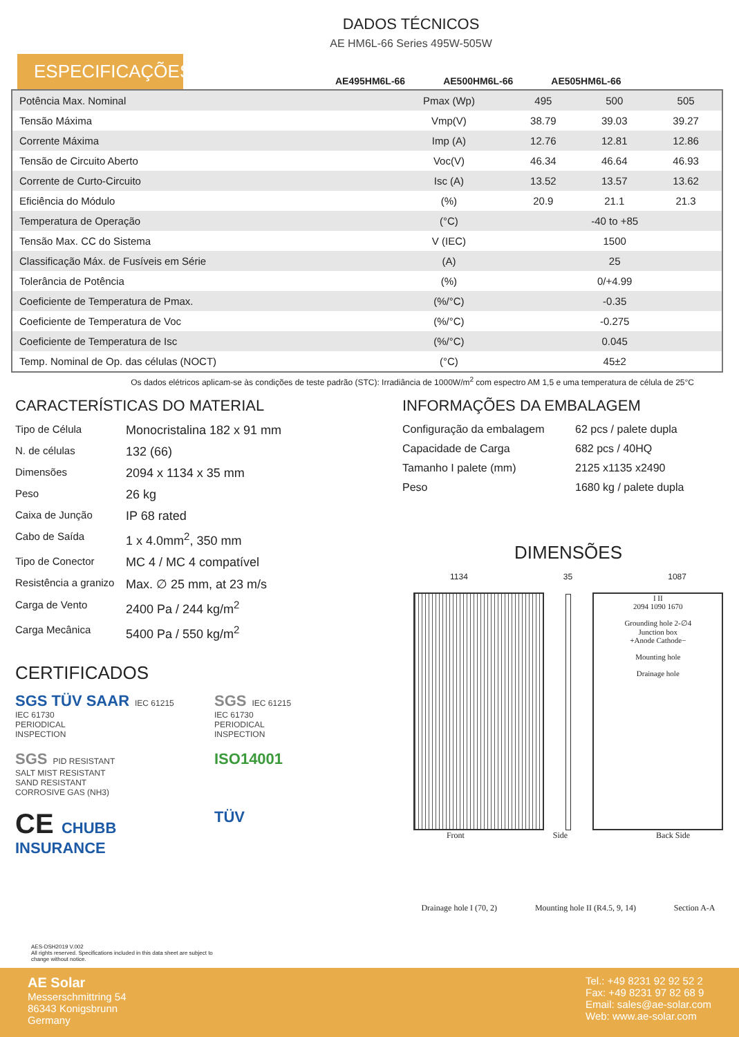DADOS TÉCNICOS
AE HM6L-66 Series 495W-505W
ESPECIFICAÇÕES
AE495HM6L-66 AE500HM6L-66 AE505HM6L-66
| Potência Max. Nominal | Pmax (Wp) | 495 | 500 | 505 |
| Tensão Máxima | Vmp(V) | 38.79 | 39.03 | 39.27 |
| Corrente Máxima | Imp (A) | 12.76 | 12.81 | 12.86 |
| Tensão de Circuito Aberto | Voc(V) | 46.34 | 46.64 | 46.93 |
| Corrente de Curto-Circuito | Isc (A) | 13.52 | 13.57 | 13.62 |
| Eficiência do Módulo | (%) | 20.9 | 21.1 | 21.3 |
| Temperatura de Operação | (°C) | -40 to +85 | | |
| Tensão Max. CC do Sistema | V (IEC) | 1500 | | |
| Classificação Máx. de Fusíveis em Série | (A) | 25 | | |
| Tolerância de Potência | (%) | 0/+4.99 | | |
| Coeficiente de Temperatura de Pmax. | (%/°C) | -0.35 | | |
| Coeficiente de Temperatura de Voc | (%/°C) | -0.275 | | |
| Coeficiente de Temperatura de Isc | (%/°C) | 0.045 | | |
| Temp. Nominal de Op. das células (NOCT) | (°C) | 45±2 | | |
Os dados elétricos aplicam-se às condições de teste padrão (STC): Irradiância de 1000W/m<sup>2</sup> com espectro AM 1,5 e uma temperatura de célula de 25°C
CARACTERÍSTICAS DO MATERIAL
Tipo de Célula Monocristalina 182 x 91 mm N. de células 132 (66) Dimensões 2094 x 1134 x 35 mm Peso 26 kg Caixa de Junção IP 68 rated Cabo de Saída 1 x 4.0mm<sup>2</sup>, 350 mm Tipo de Conector MC 4 / MC 4 compatível Resistência a granizo Max. ∅ 25 mm, at 23 m/s Carga de Vento 2400 Pa / 244 kg/m<sup>2</sup> Carga Mecânica 5400 Pa / 550 kg/m<sup>2</sup>
CERTIFICADOS
SGS TÜV SAAR IEC 61215
IEC 61730
PERIODICAL
INSPECTION
SGS IEC 61215
IEC 61730
PERIODICAL
INSPECTION
SGS PID RESISTANT
SALT MIST RESISTANT
SAND RESISTANT
CORROSIVE GAS (NH3)
ISO14001
CE CHUBB INSURANCE
TÜV
INFORMAÇÕES DA EMBALAGEM
Configuração da embalagem 62 pcs / palete dupla Capacidade de Carga 682 pcs / 40HQ Tamanho I palete (mm) 2125 x1135 x2490 Peso 1680 kg / palete dupla
DIMENSÕES
1134 35 1087
I II
2094 1090 1670
Grounding hole 2-∅4
Junction box
+Anode Cathode−
Mounting hole
Drainage hole
Front Side Back Side
Drainage hole I (70, 2) Mounting hole II (R4.5, 9, 14) Section A-A
AES-DSH2019 V.002
All rights reserved. Specifications included in this data sheet are subject to
change without notice.
AE Solar
Messerschmittring 54
86343 Konigsbrunn
Germany
Tel.: +49 8231 92 92 52 2
Fax: +49 8231 97 82 68 9
Email: sales@ae-solar.com
Web: www.ae-solar.com